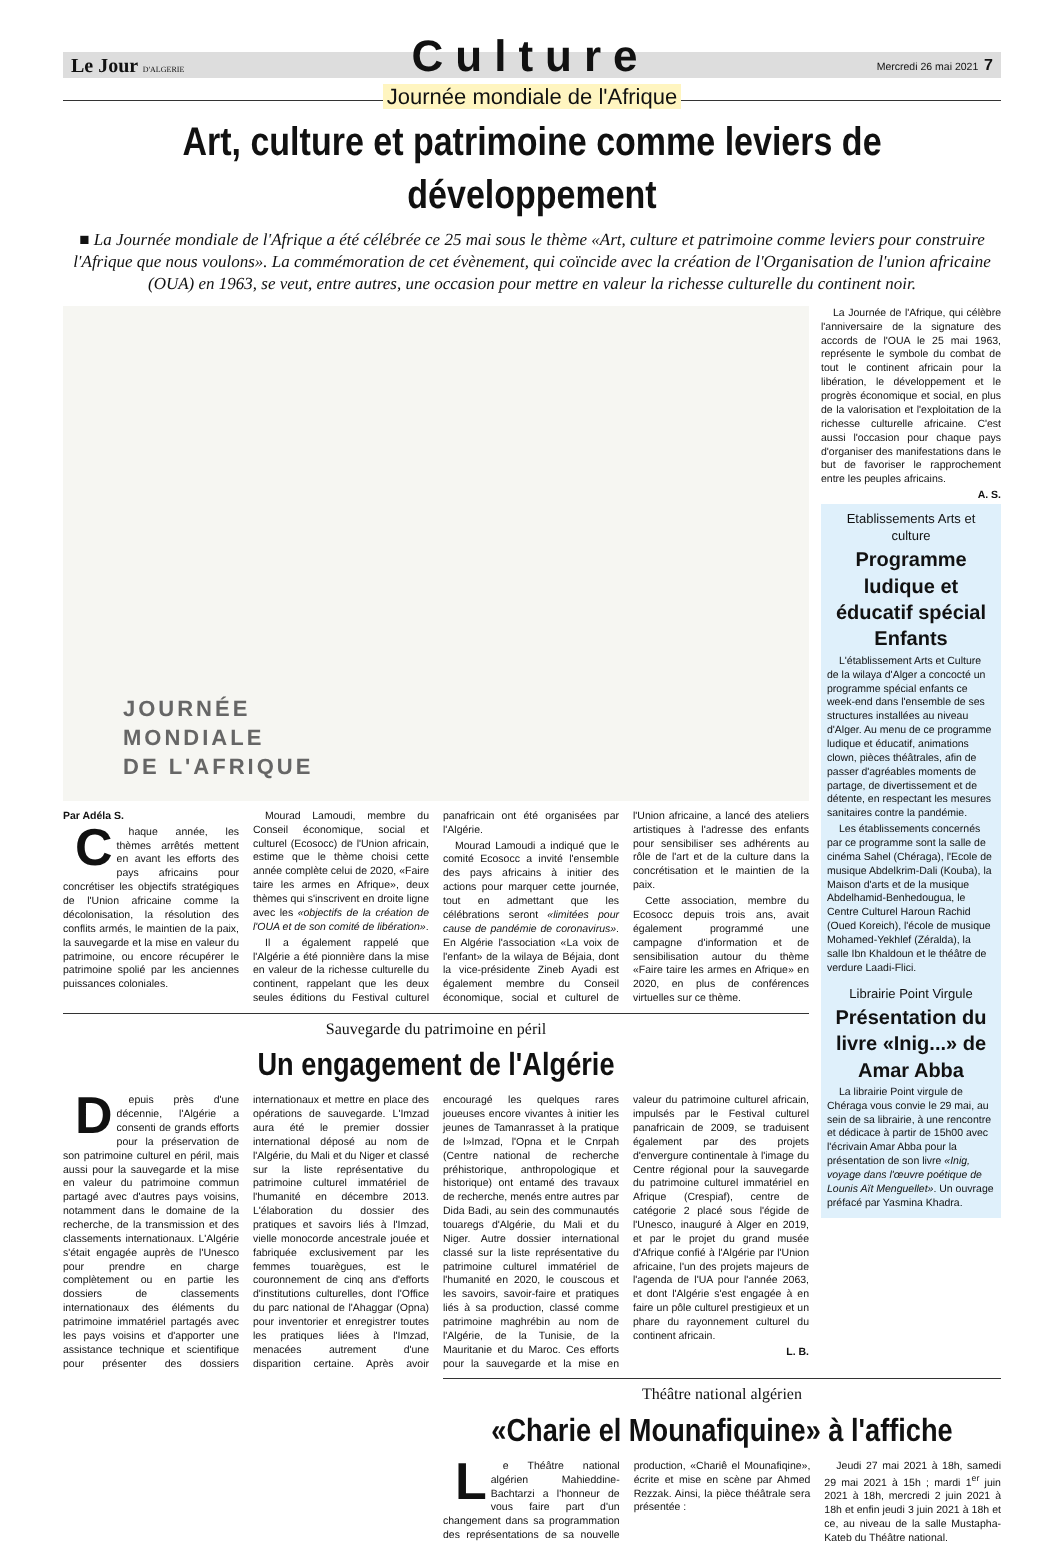Le Jour D'ALGERIE Culture Mercredi 26 mai 2021 7
Journée mondiale de l'Afrique
Art, culture et patrimoine comme leviers de développement
■ La Journée mondiale de l'Afrique a été célébrée ce 25 mai sous le thème «Art, culture et patrimoine comme leviers pour construire l'Afrique que nous voulons». La commémoration de cet évènement, qui coïncide avec la création de l'Organisation de l'union africaine (OUA) en 1963, se veut, entre autres, une occasion pour mettre en valeur la richesse culturelle du continent noir.
JOURNÉE
MONDIALE
DE L'AFRIQUE
Par Adéla S.
Chaque année, les thèmes arrêtés mettent en avant les efforts des pays africains pour concrétiser les objectifs stratégiques de l'Union africaine comme la décolonisation, la résolution des conflits armés, le maintien de la paix, la sauvegarde et la mise en valeur du patrimoine, ou encore récupérer le patrimoine spolié par les anciennes puissances coloniales.
Mourad Lamoudi, membre du Conseil économique, social et culturel (Ecosocc) de l'Union africain, estime que le thème choisi cette année complète celui de 2020, «Faire taire les armes en Afrique», deux thèmes qui s'inscrivent en droite ligne avec les «objectifs de la création de l'OUA et de son comité de libération».
Il a également rappelé que l'Algérie a été pionnière dans la mise en valeur de la richesse culturelle du continent, rappelant que les deux seules éditions du Festival culturel panafricain ont été organisées par l'Algérie.
Mourad Lamoudi a indiqué que le comité Ecosocc a invité l'ensemble des pays africains à initier des actions pour marquer cette journée, tout en admettant que les célébrations seront «limitées pour cause de pandémie de coronavirus». En Algérie l'association «La voix de l'enfant» de la wilaya de Béjaia, dont la vice-présidente Zineb Ayadi est également membre du Conseil économique, social et culturel de l'Union africaine, a lancé des ateliers artistiques à l'adresse des enfants pour sensibiliser ses adhérents au rôle de l'art et de la culture dans la concrétisation et le maintien de la paix.
Cette association, membre du Ecosocc depuis trois ans, avait également programmé une campagne d'information et de sensibilisation autour du thème «Faire taire les armes en Afrique» en 2020, en plus de conférences virtuelles sur ce thème.
Sauvegarde du patrimoine en péril
Un engagement de l'Algérie
Depuis près d'une décennie, l'Algérie a consenti de grands efforts pour la préservation de son patrimoine culturel en péril, mais aussi pour la sauvegarde et la mise en valeur du patrimoine commun partagé avec d'autres pays voisins, notamment dans le domaine de la recherche, de la transmission et des classements internationaux. L'Algérie s'était engagée auprès de l'Unesco pour prendre en charge complètement ou en partie les dossiers de classements internationaux des éléments du patrimoine immatériel partagés avec les pays voisins et d'apporter une assistance technique et scientifique pour présenter des dossiers internationaux et mettre en place des opérations de sauvegarde. L'Imzad aura été le premier dossier international déposé au nom de l'Algérie, du Mali et du Niger et classé sur la liste représentative du patrimoine culturel immatériel de l'humanité en décembre 2013. L'élaboration du dossier des pratiques et savoirs liés à l'Imzad, vielle monocorde ancestrale jouée et fabriquée exclusivement par les femmes touarègues, est le couronnement de cinq ans d'efforts d'institutions culturelles, dont l'Office du parc national de l'Ahaggar (Opna) pour inventorier et enregistrer toutes les pratiques liées à l'Imzad, menacées autrement d'une disparition certaine. Après avoir encouragé les quelques rares joueuses encore vivantes à initier les jeunes de Tamanrasset à la pratique de l»Imzad, l'Opna et le Cnrpah (Centre national de recherche préhistorique, anthropologique et historique) ont entamé des travaux de recherche, menés entre autres par Dida Badi, au sein des communautés touaregs d'Algérie, du Mali et du Niger. Autre dossier international classé sur la liste représentative du patrimoine culturel immatériel de l'humanité en 2020, le couscous et les savoirs, savoir-faire et pratiques liés à sa production, classé comme patrimoine maghrébin au nom de l'Algérie, de la Tunisie, de la Mauritanie et du Maroc. Ces efforts pour la sauvegarde et la mise en valeur du patrimoine culturel africain, impulsés par le Festival culturel panafricain de 2009, se traduisent également par des projets d'envergure continentale à l'image du Centre régional pour la sauvegarde du patrimoine culturel immatériel en Afrique (Crespiaf), centre de catégorie 2 placé sous l'égide de l'Unesco, inauguré à Alger en 2019, et par le projet du grand musée d'Afrique confié à l'Algérie par l'Union africaine, l'un des projets majeurs de l'agenda de l'UA pour l'année 2063, et dont l'Algérie s'est engagée à en faire un pôle culturel prestigieux et un phare du rayonnement culturel du continent africain.
L. B.
La Journée de l'Afrique, qui célèbre l'anniversaire de la signature des accords de l'OUA le 25 mai 1963, représente le symbole du combat de tout le continent africain pour la libération, le développement et le progrès économique et social, en plus de la valorisation et l'exploitation de la richesse culturelle africaine. C'est aussi l'occasion pour chaque pays d'organiser des manifestations dans le but de favoriser le rapprochement entre les peuples africains.
A. S.
Etablissements Arts et culture
Programme ludique et éducatif spécial Enfants
L'établissement Arts et Culture de la wilaya d'Alger a concocté un programme spécial enfants ce week-end dans l'ensemble de ses structures installées au niveau d'Alger. Au menu de ce programme ludique et éducatif, animations clown, pièces théâtrales, afin de passer d'agréables moments de partage, de divertissement et de détente, en respectant les mesures sanitaires contre la pandémie.
Les établissements concernés par ce programme sont la salle de cinéma Sahel (Chéraga), l'Ecole de musique Abdelkrim-Dali (Kouba), la Maison d'arts et de la musique Abdelhamid-Benhedougua, le Centre Culturel Haroun Rachid (Oued Koreich), l'école de musique Mohamed-Yekhlef (Zéralda), la salle Ibn Khaldoun et le théâtre de verdure Laadi-Flici.
Librairie Point Virgule
Présentation du livre «Inig...» de Amar Abba
La librairie Point virgule de Chéraga vous convie le 29 mai, au sein de sa librairie, à une rencontre et dédicace à partir de 15h00 avec l'écrivain Amar Abba pour la présentation de son livre «Inig, voyage dans l'œuvre poétique de Lounis Aït Menguellet». Un ouvrage préfacé par Yasmina Khadra.
Théâtre national algérien
«Charie el Mounafiquine» à l'affiche
Le Théâtre national algérien Mahieddine-Bachtarzi a l'honneur de vous faire part d'un changement dans sa programmation des représentations de sa nouvelle production, «Chariê el Mounafiqine», écrite et mise en scène par Ahmed Rezzak. Ainsi, la pièce théâtrale sera présentée :
Jeudi 27 mai 2021 à 18h, samedi 29 mai 2021 à 15h ; mardi 1<sup>er</sup> juin 2021 à 18h, mercredi 2 juin 2021 à 18h et enfin jeudi 3 juin 2021 à 18h et ce, au niveau de la salle Mustapha-Kateb du Théâtre national.